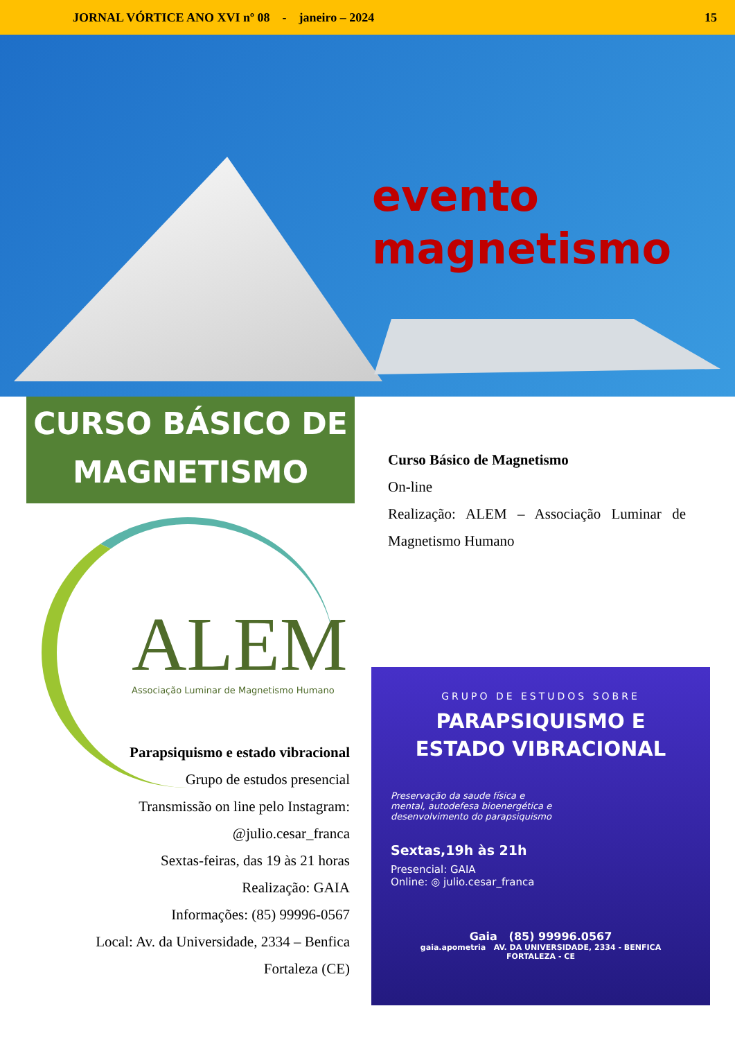JORNAL VÓRTICE ANO XVI nº 08 - janeiro – 2024 15
evento
magnetismo
CURSO BÁSICO DE
MAGNETISMO
ALEM
Associação Luminar de Magnetismo Humano
Parapsiquismo e estado vibracional
Grupo de estudos presencial
Transmissão on line pelo Instagram:
@julio.cesar_franca
Sextas-feiras, das 19 às 21 horas
Realização: GAIA
Informações: (85) 99996-0567
Local: Av. da Universidade, 2334 – Benfica
Fortaleza (CE)
Curso Básico de Magnetismo
On-line
Realização: ALEM – Associação Luminar de Magnetismo Humano
GRUPO DE ESTUDOS SOBRE
PARAPSIQUISMO E
ESTADO VIBRACIONAL
Preservação da saude física e mental, autodefesa bioenergética e desenvolvimento do parapsiquismo
Sextas,19h às 21h
Presencial: GAIA
Online: ◎ julio.cesar_franca
Gaia (85) 99996.0567
gaia.apometria AV. DA UNIVERSIDADE, 2334 - BENFICA
FORTALEZA - CE